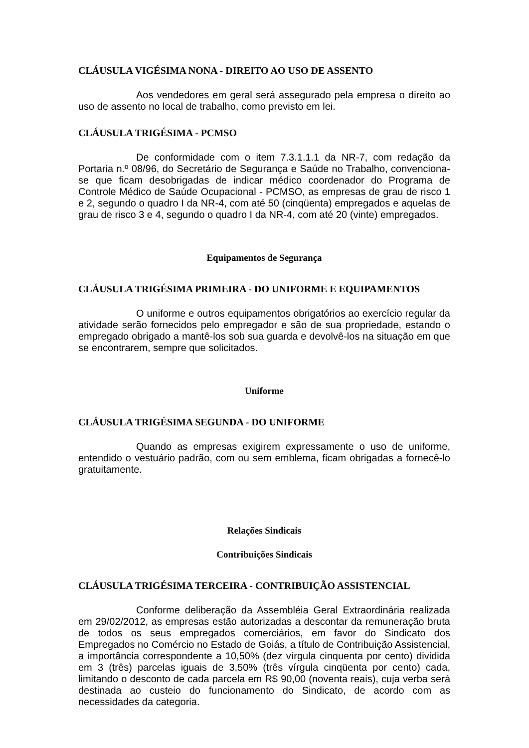CLÁUSULA VIGÉSIMA NONA - DIREITO AO USO DE ASSENTO
Aos vendedores em geral será assegurado pela empresa o direito ao uso de assento no local de trabalho, como previsto em lei.
CLÁUSULA TRIGÉSIMA - PCMSO
De conformidade com o item 7.3.1.1.1 da NR-7, com redação da Portaria n.º 08/96, do Secretário de Segurança e Saúde no Trabalho, convenciona-se que ficam desobrigadas de indicar médico coordenador do Programa de Controle Médico de Saúde Ocupacional - PCMSO, as empresas de grau de risco 1 e 2, segundo o quadro I da NR-4, com até 50 (cinqüenta) empregados e aquelas de grau de risco 3 e 4, segundo o quadro I da NR-4, com até 20 (vinte) empregados.
Equipamentos de Segurança
CLÁUSULA TRIGÉSIMA PRIMEIRA - DO UNIFORME E EQUIPAMENTOS
O uniforme e outros equipamentos obrigatórios ao exercício regular da atividade serão fornecidos pelo empregador e são de sua propriedade, estando o empregado obrigado a mantê-los sob sua guarda e devolvê-los na situação em que se encontrarem, sempre que solicitados.
Uniforme
CLÁUSULA TRIGÉSIMA SEGUNDA - DO UNIFORME
Quando as empresas exigirem expressamente o uso de uniforme, entendido o vestuário padrão, com ou sem emblema, ficam obrigadas a fornecê-lo gratuitamente.
Relações Sindicais
Contribuições Sindicais
CLÁUSULA TRIGÉSIMA TERCEIRA - CONTRIBUIÇÃO ASSISTENCIAL
Conforme deliberação da Assembléia Geral Extraordinária realizada em 29/02/2012, as empresas estão autorizadas a descontar da remuneração bruta de todos os seus empregados comerciários, em favor do Sindicato dos Empregados no Comércio no Estado de Goiás, a título de Contribuição Assistencial, a importância correspondente a 10,50% (dez vírgula cinquenta por cento) dividida em 3 (três) parcelas iguais de 3,50% (três vírgula cinqüenta por cento) cada, limitando o desconto de cada parcela em R$ 90,00 (noventa reais), cuja verba será destinada ao custeio do funcionamento do Sindicato, de acordo com as necessidades da categoria.